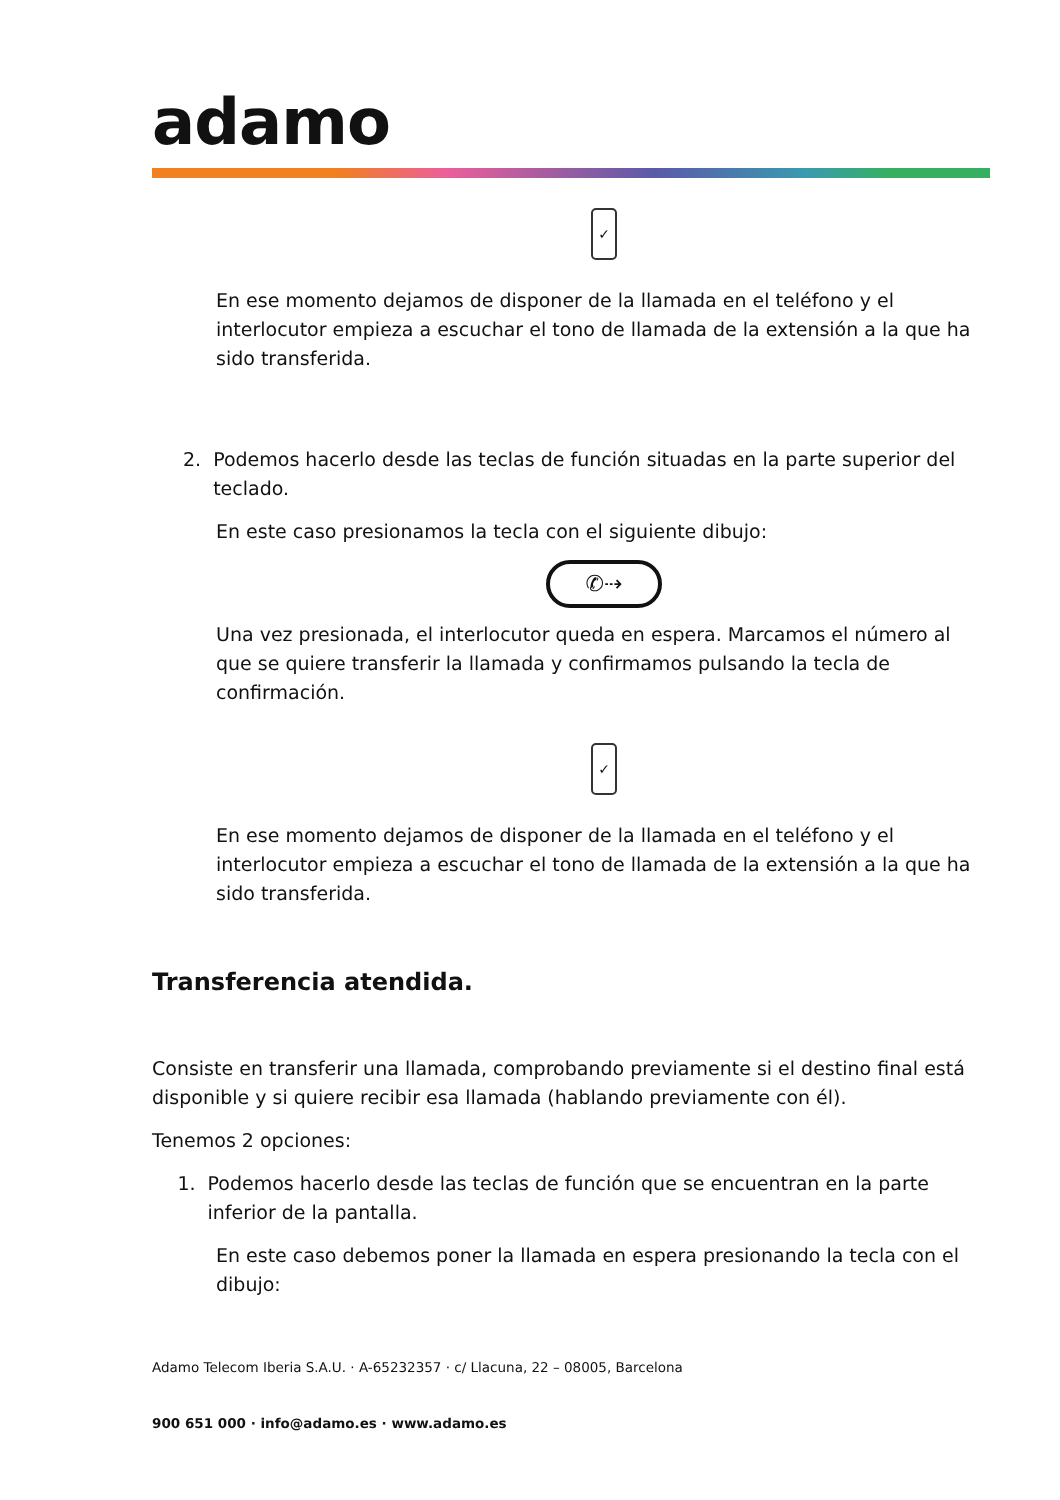adamo
✓
En ese momento dejamos de disponer de la llamada en el teléfono y el interlocutor empieza a escuchar el tono de llamada de la extensión a la que ha sido transferida.
2. Podemos hacerlo desde las teclas de función situadas en la parte superior del teclado.
En este caso presionamos la tecla con el siguiente dibujo:
✆⇢
Una vez presionada, el interlocutor queda en espera. Marcamos el número al que se quiere transferir la llamada y confirmamos pulsando la tecla de confirmación.
✓
En ese momento dejamos de disponer de la llamada en el teléfono y el interlocutor empieza a escuchar el tono de llamada de la extensión a la que ha sido transferida.
Transferencia atendida.
Consiste en transferir una llamada, comprobando previamente si el destino final está disponible y si quiere recibir esa llamada (hablando previamente con él).
Tenemos 2 opciones:
1. Podemos hacerlo desde las teclas de función que se encuentran en la parte inferior de la pantalla.
En este caso debemos poner la llamada en espera presionando la tecla con el dibujo:
Adamo Telecom Iberia S.A.U. · A-65232357 · c/ Llacuna, 22 – 08005, Barcelona
900 651 000 · info@adamo.es · www.adamo.es